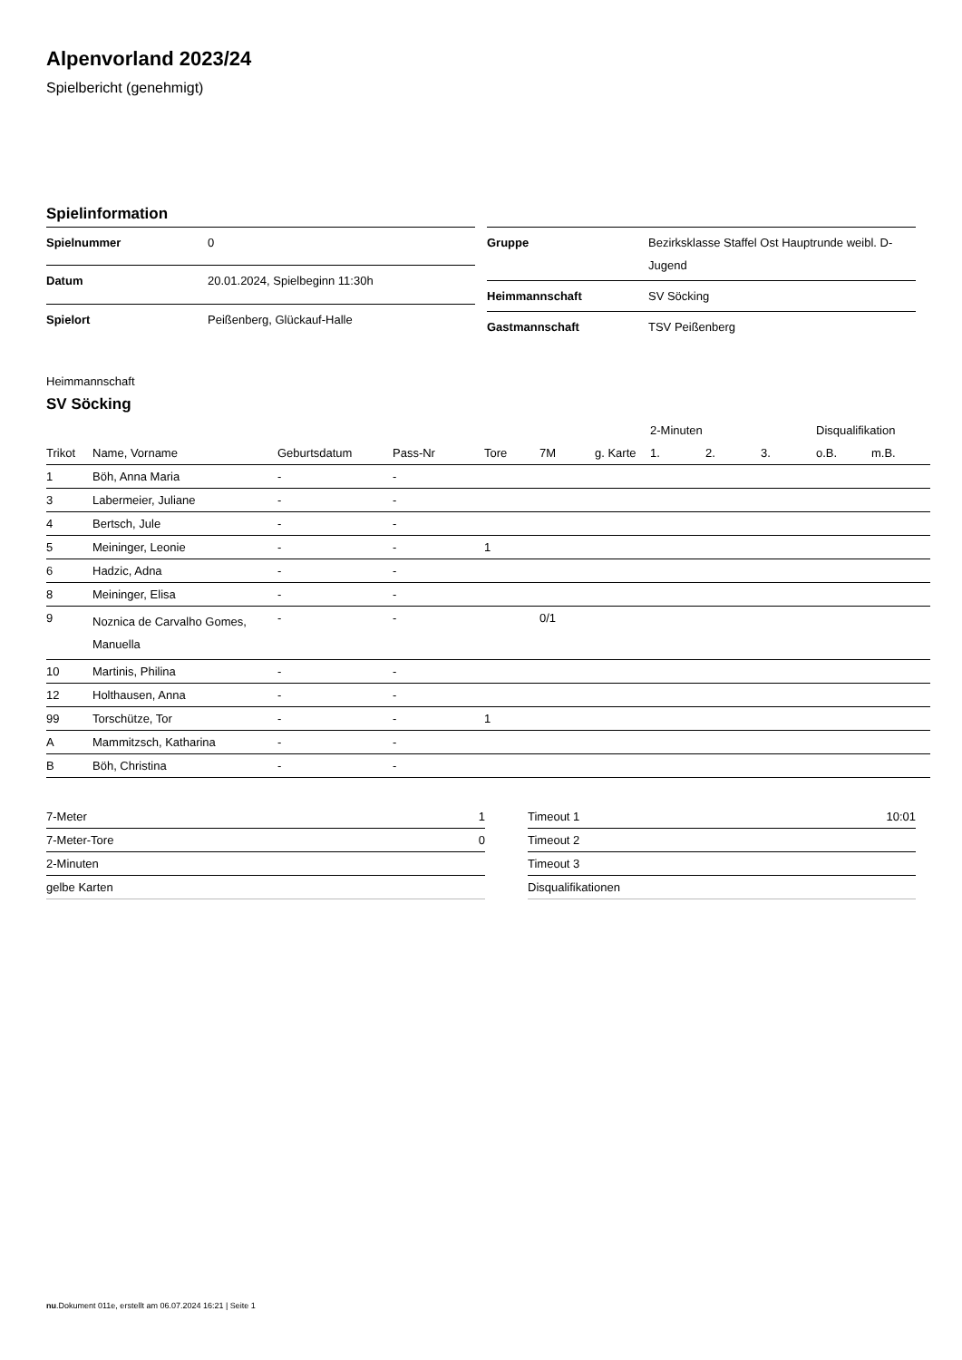Alpenvorland 2023/24
Spielbericht (genehmigt)
Spielinformation
| Spielnummer | 0 |
| Datum | 20.01.2024, Spielbeginn 11:30h |
| Spielort | Peißenberg, Glückauf-Halle |
| Gruppe | Bezirksklasse Staffel Ost Hauptrunde weibl. D-Jugend |
| Heimmannschaft | SV Söcking |
| Gastmannschaft | TSV Peißenberg |
Heimmannschaft
SV Söcking
| | | | | | | | 2-Minuten | | | Disqualifikation | |
| --- | --- | --- | --- | --- | --- | --- | --- | --- | --- | --- | --- |
| Trikot | Name, Vorname | Geburtsdatum | Pass-Nr | Tore | 7M | g. Karte | 1. | 2. | 3. | o.B. | m.B. |
| 1 | Böh, Anna Maria | - | - | | | | | | | | |
| 3 | Labermeier, Juliane | - | - | | | | | | | | |
| 4 | Bertsch, Jule | - | - | | | | | | | | |
| 5 | Meininger, Leonie | - | - | 1 | | | | | | | |
| 6 | Hadzic, Adna | - | - | | | | | | | | |
| 8 | Meininger, Elisa | - | - | | | | | | | | |
| 9 | Noznica de Carvalho Gomes, Manuella | - | - | | 0/1 | | | | | | |
| 10 | Martinis, Philina | - | - | | | | | | | | |
| 12 | Holthausen, Anna | - | - | | | | | | | | |
| 99 | Torschütze, Tor | - | - | 1 | | | | | | | |
| A | Mammitzsch, Katharina | - | - | | | | | | | | |
| B | Böh, Christina | - | - | | | | | | | | |
| 7-Meter | 1 |
| 7-Meter-Tore | 0 |
| 2-Minuten | |
| gelbe Karten | |
| Timeout 1 | 10:01 |
| Timeout 2 | |
| Timeout 3 | |
| Disqualifikationen | |
nu.Dokument 011e, erstellt am 06.07.2024 16:21 | Seite 1